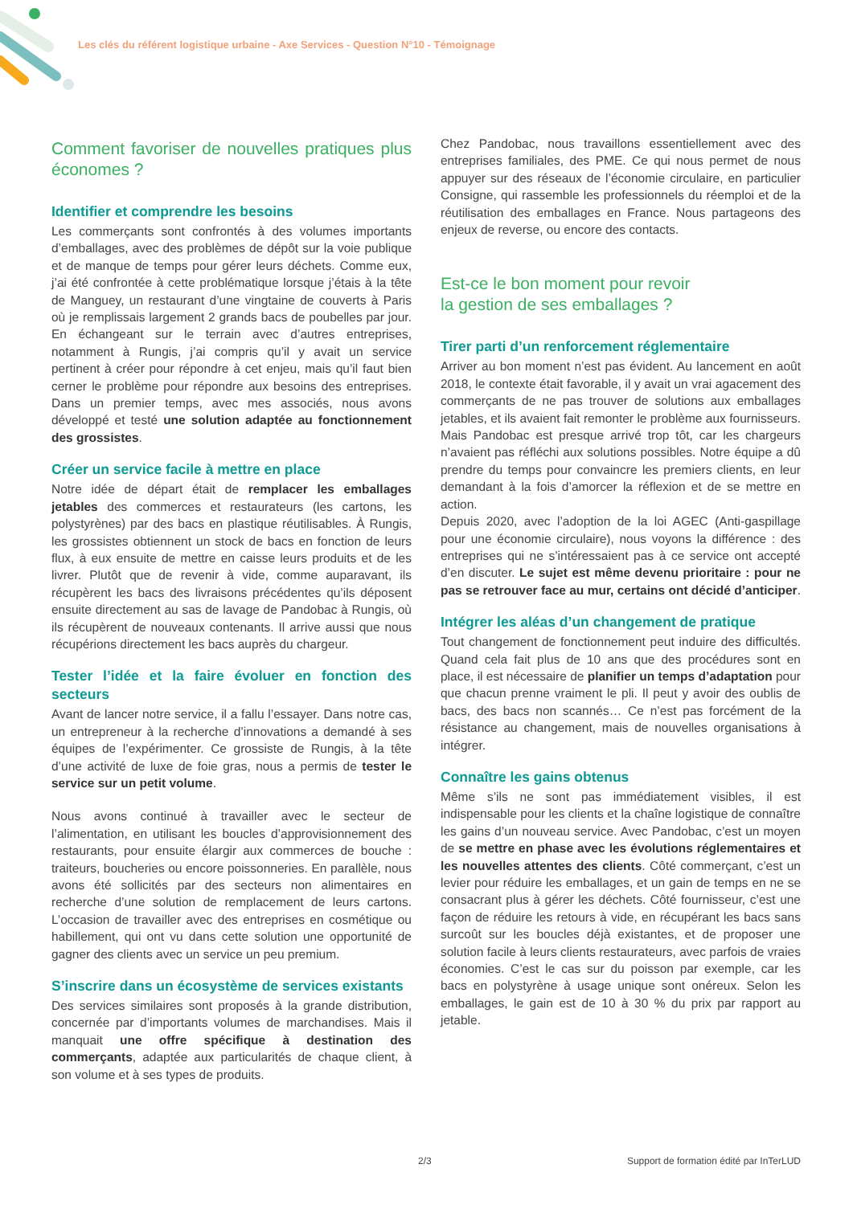Les clés du référent logistique urbaine - Axe Services - Question N°10 - Témoignage
Comment favoriser de nouvelles pratiques plus économes ?
Identifier et comprendre les besoins
Les commerçants sont confrontés à des volumes importants d’emballages, avec des problèmes de dépôt sur la voie publique et de manque de temps pour gérer leurs déchets. Comme eux, j’ai été confrontée à cette problématique lorsque j’étais à la tête de Manguey, un restaurant d’une vingtaine de couverts à Paris où je remplissais largement 2 grands bacs de poubelles par jour. En échangeant sur le terrain avec d’autres entreprises, notamment à Rungis, j’ai compris qu’il y avait un service pertinent à créer pour répondre à cet enjeu, mais qu’il faut bien cerner le problème pour répondre aux besoins des entreprises. Dans un premier temps, avec mes associés, nous avons développé et testé une solution adaptée au fonctionnement des grossistes.
Créer un service facile à mettre en place
Notre idée de départ était de remplacer les emballages jetables des commerces et restaurateurs (les cartons, les polystyrènes) par des bacs en plastique réutilisables. À Rungis, les grossistes obtiennent un stock de bacs en fonction de leurs flux, à eux ensuite de mettre en caisse leurs produits et de les livrer. Plutôt que de revenir à vide, comme auparavant, ils récupèrent les bacs des livraisons précédentes qu’ils déposent ensuite directement au sas de lavage de Pandobac à Rungis, où ils récupèrent de nouveaux contenants. Il arrive aussi que nous récupérions directement les bacs auprès du chargeur.
Tester l’idée et la faire évoluer en fonction des secteurs
Avant de lancer notre service, il a fallu l’essayer. Dans notre cas, un entrepreneur à la recherche d’innovations a demandé à ses équipes de l’expérimenter. Ce grossiste de Rungis, à la tête d’une activité de luxe de foie gras, nous a permis de tester le service sur un petit volume.
Nous avons continué à travailler avec le secteur de l’alimentation, en utilisant les boucles d’approvisionnement des restaurants, pour ensuite élargir aux commerces de bouche : traiteurs, boucheries ou encore poissonneries. En parallèle, nous avons été sollicités par des secteurs non alimentaires en recherche d’une solution de remplacement de leurs cartons. L’occasion de travailler avec des entreprises en cosmétique ou habillement, qui ont vu dans cette solution une opportunité de gagner des clients avec un service un peu premium.
S’inscrire dans un écosystème de services existants
Des services similaires sont proposés à la grande distribution, concernée par d’importants volumes de marchandises. Mais il manquait une offre spécifique à destination des commerçants, adaptée aux particularités de chaque client, à son volume et à ses types de produits.
Chez Pandobac, nous travaillons essentiellement avec des entreprises familiales, des PME. Ce qui nous permet de nous appuyer sur des réseaux de l’économie circulaire, en particulier Consigne, qui rassemble les professionnels du réemploi et de la réutilisation des emballages en France. Nous partageons des enjeux de reverse, ou encore des contacts.
Est-ce le bon moment pour revoir
la gestion de ses emballages ?
Tirer parti d’un renforcement réglementaire
Arriver au bon moment n’est pas évident. Au lancement en août 2018, le contexte était favorable, il y avait un vrai agacement des commerçants de ne pas trouver de solutions aux emballages jetables, et ils avaient fait remonter le problème aux fournisseurs. Mais Pandobac est presque arrivé trop tôt, car les chargeurs n’avaient pas réfléchi aux solutions possibles. Notre équipe a dû prendre du temps pour convaincre les premiers clients, en leur demandant à la fois d’amorcer la réflexion et de se mettre en action.
Depuis 2020, avec l’adoption de la loi AGEC (Anti-gaspillage pour une économie circulaire), nous voyons la différence : des entreprises qui ne s’intéressaient pas à ce service ont accepté d’en discuter. Le sujet est même devenu prioritaire : pour ne pas se retrouver face au mur, certains ont décidé d’anticiper.
Intégrer les aléas d’un changement de pratique
Tout changement de fonctionnement peut induire des difficultés. Quand cela fait plus de 10 ans que des procédures sont en place, il est nécessaire de planifier un temps d’adaptation pour que chacun prenne vraiment le pli. Il peut y avoir des oublis de bacs, des bacs non scannés… Ce n’est pas forcément de la résistance au changement, mais de nouvelles organisations à intégrer.
Connaître les gains obtenus
Même s’ils ne sont pas immédiatement visibles, il est indispensable pour les clients et la chaîne logistique de connaître les gains d’un nouveau service. Avec Pandobac, c’est un moyen de se mettre en phase avec les évolutions réglementaires et les nouvelles attentes des clients. Côté commerçant, c’est un levier pour réduire les emballages, et un gain de temps en ne se consacrant plus à gérer les déchets. Côté fournisseur, c’est une façon de réduire les retours à vide, en récupérant les bacs sans surcoût sur les boucles déjà existantes, et de proposer une solution facile à leurs clients restaurateurs, avec parfois de vraies économies. C’est le cas sur du poisson par exemple, car les bacs en polystyrène à usage unique sont onéreux. Selon les emballages, le gain est de 10 à 30 % du prix par rapport au jetable.
2/3 Support de formation édité par InTerLUD